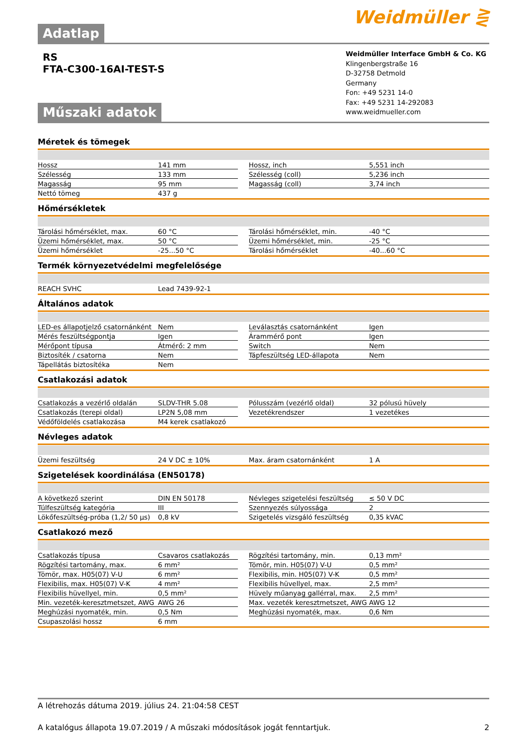Adatlap
Weidmüller ⋛
RS
FTA-C300-16AI-TEST-S
Műszaki adatok
Weidmüller Interface GmbH & Co. KG
Klingenbergstraße 16
D-32758 Detmold
Germany
Fon: +49 5231 14-0
Fax: +49 5231 14-292083
www.weidmueller.com
Méretek és tömegek
| Hossz | 141 mm | | Hossz, inch | 5,551 inch |
| Szélesség | 133 mm | | Szélesség (coll) | 5,236 inch |
| Magasság | 95 mm | | Magasság (coll) | 3,74 inch |
| Nettó tömeg | 437 g | | | |
Hőmérsékletek
| Tárolási hőmérséklet, max. | 60 °C | | Tárolási hőmérséklet, min. | -40 °C |
| Üzemi hőmérséklet, max. | 50 °C | | Üzemi hőmérséklet, min. | -25 °C |
| Üzemi hőmérséklet | -25...50 °C | | Tárolási hőmérséklet | -40...60 °C |
Termék környezetvédelmi megfelelősége
| REACH SVHC | Lead 7439-92-1 | | | |
Általános adatok
| LED-es állapotjelző csatornánként | Nem | | Leválasztás csatornánként | Igen |
| Mérés feszültségpontja | Igen | | Árammérő pont | Igen |
| Mérőpont típusa | Átmérő: 2 mm | | Switch | Nem |
| Biztosíték / csatorna | Nem | | Tápfeszültség LED-állapota | Nem |
| Tápellátás biztosítéka | Nem | | | |
Csatlakozási adatok
| Csatlakozás a vezérlő oldalán | SLDV-THR 5.08 | | Pólusszám (vezérlő oldal) | 32 pólusú hüvely |
| Csatlakozás (terepi oldal) | LP2N 5,08 mm | | Vezetékrendszer | 1 vezetékes |
| Védőföldelés csatlakozása | M4 kerek csatlakozó | | | |
Névleges adatok
| Üzemi feszültség | 24 V DC ± 10% | | Max. áram csatornánként | 1 A |
Szigetelések koordinálása (EN50178)
| A következő szerint | DIN EN 50178 | | Névleges szigetelési feszültség | ≤ 50 V DC |
| Túlfeszültség kategória | III | | Szennyezés súlyossága | 2 |
| Lökőfeszültség-próba (1,2/ 50 µs) | 0,8 kV | | Szigetelés vizsgáló feszültség | 0,35 kVAC |
Csatlakozó mező
| Csatlakozás típusa | Csavaros csatlakozás | | Rögzítési tartomány, min. | 0,13 mm² |
| Rögzítési tartomány, max. | 6 mm² | | Tömör, min. H05(07) V-U | 0,5 mm² |
| Tömör, max. H05(07) V-U | 6 mm² | | Flexibilis, min. H05(07) V-K | 0,5 mm² |
| Flexibilis, max. H05(07) V-K | 4 mm² | | Flexibilis hüvellyel, max. | 2,5 mm² |
| Flexibilis hüvellyel, min. | 0,5 mm² | | Hüvely műanyag gallérral, max. | 2,5 mm² |
| Min. vezeték-keresztmetszet, AWG | AWG 26 | | Max. vezeték keresztmetszet, AWG | AWG 12 |
| Meghúzási nyomaték, min. | 0,5 Nm | | Meghúzási nyomaték, max. | 0,6 Nm |
| Csupaszolási hossz | 6 mm | | | |
A létrehozás dátuma 2019. július 24. 21:04:58 CEST
A katalógus állapota 19.07.2019 / A műszaki módosítások jogát fenntartjuk. 2